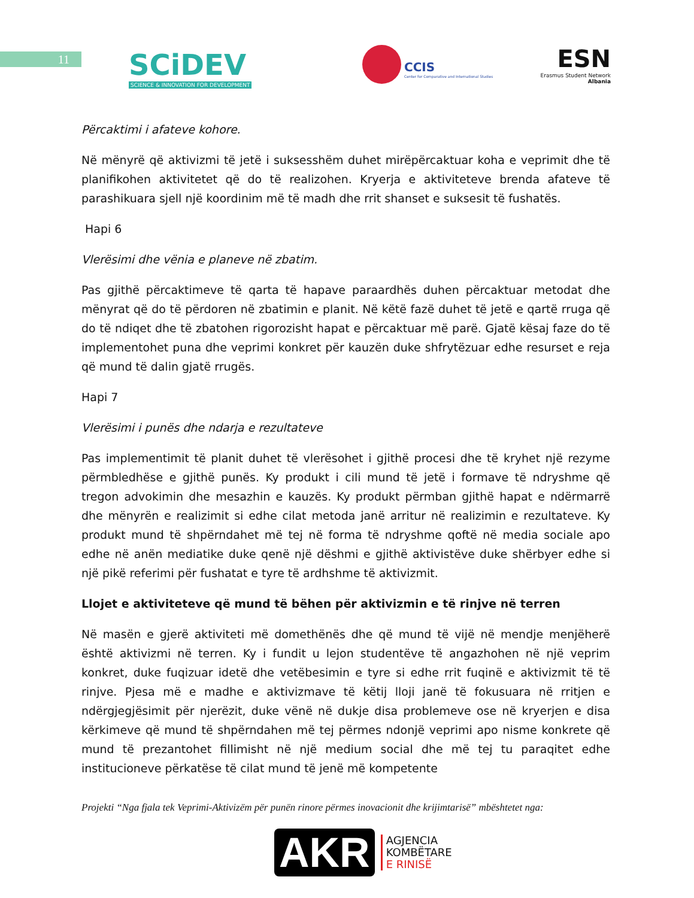11
SCiDEV
SCIENCE & INNOVATION FOR DEVELOPMENT
CCIS
Center for Comparative and International Studies
ESN
Erasmus Student Network
Albania
Përcaktimi i afateve kohore.
Në mënyrë që aktivizmi të jetë i suksesshëm duhet mirëpërcaktuar koha e veprimit dhe të planifikohen aktivitetet që do të realizohen. Kryerja e aktiviteteve brenda afateve të parashikuara sjell një koordinim më të madh dhe rrit shanset e suksesit të fushatës.
Hapi 6
Vlerësimi dhe vënia e planeve në zbatim.
Pas gjithë përcaktimeve të qarta të hapave paraardhës duhen përcaktuar metodat dhe mënyrat që do të përdoren në zbatimin e planit. Në këtë fazë duhet të jetë e qartë rruga që do të ndiqet dhe të zbatohen rigorozisht hapat e përcaktuar më parë. Gjatë kësaj faze do të implementohet puna dhe veprimi konkret për kauzën duke shfrytëzuar edhe resurset e reja që mund të dalin gjatë rrugës.
Hapi 7
Vlerësimi i punës dhe ndarja e rezultateve
Pas implementimit të planit duhet të vlerësohet i gjithë procesi dhe të kryhet një rezyme përmbledhëse e gjithë punës. Ky produkt i cili mund të jetë i formave të ndryshme që tregon advokimin dhe mesazhin e kauzës. Ky produkt përmban gjithë hapat e ndërmarrë dhe mënyrën e realizimit si edhe cilat metoda janë arritur në realizimin e rezultateve. Ky produkt mund të shpërndahet më tej në forma të ndryshme qoftë në media sociale apo edhe në anën mediatike duke qenë një dëshmi e gjithë aktivistëve duke shërbyer edhe si një pikë referimi për fushatat e tyre të ardhshme të aktivizmit.
Llojet e aktiviteteve që mund të bëhen për aktivizmin e të rinjve në terren
Në masën e gjerë aktiviteti më domethënës dhe që mund të vijë në mendje menjëherë është aktivizmi në terren. Ky i fundit u lejon studentëve të angazhohen në një veprim konkret, duke fuqizuar idetë dhe vetëbesimin e tyre si edhe rrit fuqinë e aktivizmit të të rinjve. Pjesa më e madhe e aktivizmave të këtij lloji janë të fokusuara në rritjen e ndërgjegjësimit për njerëzit, duke vënë në dukje disa problemeve ose në kryerjen e disa kërkimeve që mund të shpërndahen më tej përmes ndonjë veprimi apo nisme konkrete që mund të prezantohet fillimisht në një medium social dhe më tej tu paraqitet edhe institucioneve përkatëse të cilat mund të jenë më kompetente
Projekti “Nga fjala tek Veprimi-Aktivizëm për punën rinore përmes inovacionit dhe krijimtarisë” mbështetet nga:
AKR AGJENCIA
KOMBËTARE
E RINISË